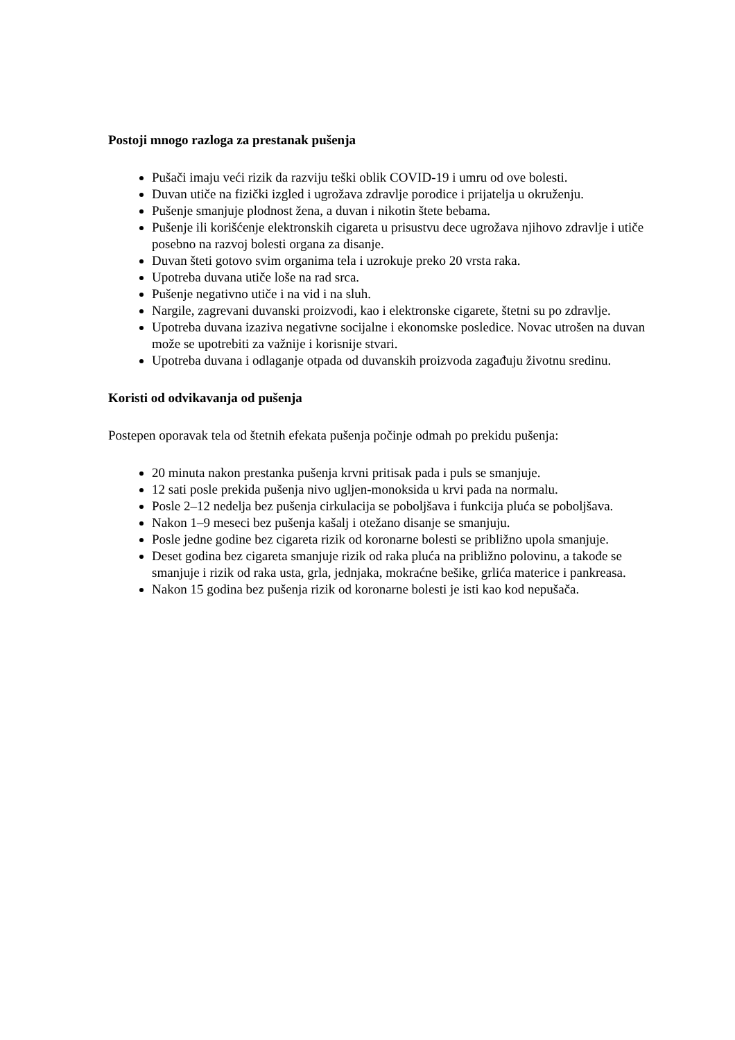Postoji mnogo razloga za prestanak pušenja
Pušači imaju veći rizik da razviju teški oblik COVID-19 i umru od ove bolesti.
Duvan utiče na fizički izgled i ugrožava zdravlje porodice i prijatelja u okruženju.
Pušenje smanjuje plodnost žena, a duvan i nikotin štete bebama.
Pušenje ili korišćenje elektronskih cigareta u prisustvu dece ugrožava njihovo zdravlje i utiče posebno na razvoj bolesti organa za disanje.
Duvan šteti gotovo svim organima tela i uzrokuje preko 20 vrsta raka.
Upotreba duvana utiče loše na rad srca.
Pušenje negativno utiče i na vid i na sluh.
Nargile, zagrevani duvanski proizvodi, kao i elektronske cigarete, štetni su po zdravlje.
Upotreba duvana izaziva negativne socijalne i ekonomske posledice. Novac utrošen na duvan može se upotrebiti za važnije i korisnije stvari.
Upotreba duvana i odlaganje otpada od duvanskih proizvoda zagađuju životnu sredinu.
Koristi od odvikavanja od pušenja
Postepen oporavak tela od štetnih efekata pušenja počinje odmah po prekidu pušenja:
20 minuta nakon prestanka pušenja krvni pritisak pada i puls se smanjuje.
12 sati posle prekida pušenja nivo ugljen-monoksida u krvi pada na normalu.
Posle 2–12 nedelja bez pušenja cirkulacija se poboljšava i funkcija pluća se poboljšava.
Nakon 1–9 meseci bez pušenja kašalj i otežano disanje se smanjuju.
Posle jedne godine bez cigareta rizik od koronarne bolesti se približno upola smanjuje.
Deset godina bez cigareta smanjuje rizik od raka pluća na približno polovinu, a takođe se smanjuje i rizik od raka usta, grla, jednjaka, mokraćne bešike, grlića materice i pankreasa.
Nakon 15 godina bez pušenja rizik od koronarne bolesti je isti kao kod nepušača.